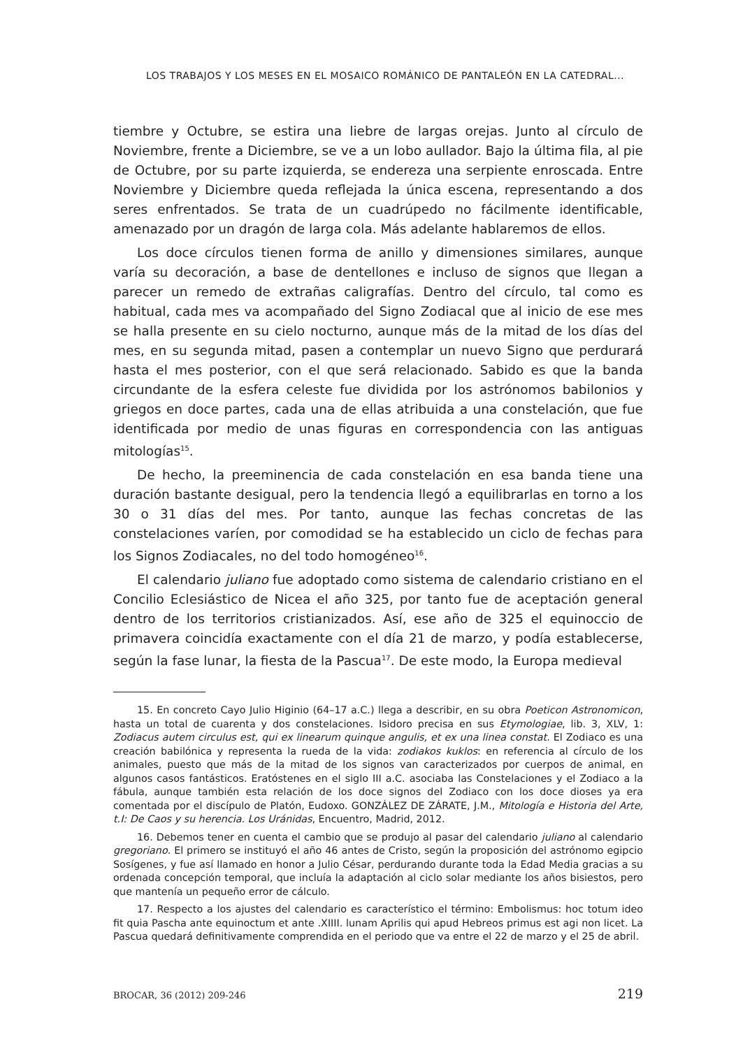LOS TRABAJOS Y LOS MESES EN EL MOSAICO ROMÁNICO DE PANTALEÓN EN LA CATEDRAL...
tiembre y Octubre, se estira una liebre de largas orejas. Junto al círculo de Noviembre, frente a Diciembre, se ve a un lobo aullador. Bajo la última fila, al pie de Octubre, por su parte izquierda, se endereza una serpiente enroscada. Entre Noviembre y Diciembre queda reflejada la única escena, representando a dos seres enfrentados. Se trata de un cuadrúpedo no fácilmente identificable, amenazado por un dragón de larga cola. Más adelante hablaremos de ellos.
Los doce círculos tienen forma de anillo y dimensiones similares, aunque varía su decoración, a base de dentellones e incluso de signos que llegan a parecer un remedo de extrañas caligrafías. Dentro del círculo, tal como es habitual, cada mes va acompañado del Signo Zodiacal que al inicio de ese mes se halla presente en su cielo nocturno, aunque más de la mitad de los días del mes, en su segunda mitad, pasen a contemplar un nuevo Signo que perdurará hasta el mes posterior, con el que será relacionado. Sabido es que la banda circundante de la esfera celeste fue dividida por los astrónomos babilonios y griegos en doce partes, cada una de ellas atribuida a una constelación, que fue identificada por medio de unas figuras en correspondencia con las antiguas mitologías<sup>15</sup>.
De hecho, la preeminencia de cada constelación en esa banda tiene una duración bastante desigual, pero la tendencia llegó a equilibrarlas en torno a los 30 o 31 días del mes. Por tanto, aunque las fechas concretas de las constelaciones varíen, por comodidad se ha establecido un ciclo de fechas para los Signos Zodiacales, no del todo homogéneo<sup>16</sup>.
El calendario juliano fue adoptado como sistema de calendario cristiano en el Concilio Eclesiástico de Nicea el año 325, por tanto fue de aceptación general dentro de los territorios cristianizados. Así, ese año de 325 el equinoccio de primavera coincidía exactamente con el día 21 de marzo, y podía establecerse, según la fase lunar, la fiesta de la Pascua<sup>17</sup>. De este modo, la Europa medieval
15. En concreto Cayo Julio Higinio (64–17 a.C.) llega a describir, en su obra Poeticon Astronomicon, hasta un total de cuarenta y dos constelaciones. Isidoro precisa en sus Etymologiae, lib. 3, XLV, 1: Zodiacus autem circulus est, qui ex linearum quinque angulis, et ex una linea constat. El Zodiaco es una creación babilónica y representa la rueda de la vida: zodiakos kuklos: en referencia al círculo de los animales, puesto que más de la mitad de los signos van caracterizados por cuerpos de animal, en algunos casos fantásticos. Eratóstenes en el siglo III a.C. asociaba las Constelaciones y el Zodiaco a la fábula, aunque también esta relación de los doce signos del Zodiaco con los doce dioses ya era comentada por el discípulo de Platón, Eudoxo. GONZÁLEZ DE ZÁRATE, J.M., Mitología e Historia del Arte, t.I: De Caos y su herencia. Los Uránidas, Encuentro, Madrid, 2012.
16. Debemos tener en cuenta el cambio que se produjo al pasar del calendario juliano al calendario gregoriano. El primero se instituyó el año 46 antes de Cristo, según la proposición del astrónomo egipcio Sosígenes, y fue así llamado en honor a Julio César, perdurando durante toda la Edad Media gracias a su ordenada concepción temporal, que incluía la adaptación al ciclo solar mediante los años bisiestos, pero que mantenía un pequeño error de cálculo.
17. Respecto a los ajustes del calendario es característico el término: Embolismus: hoc totum ideo fit quia Pascha ante equinoctum et ante .XIIII. lunam Aprilis qui apud Hebreos primus est agi non licet. La Pascua quedará definitivamente comprendida en el periodo que va entre el 22 de marzo y el 25 de abril.
BROCAR, 36 (2012) 209-246 219